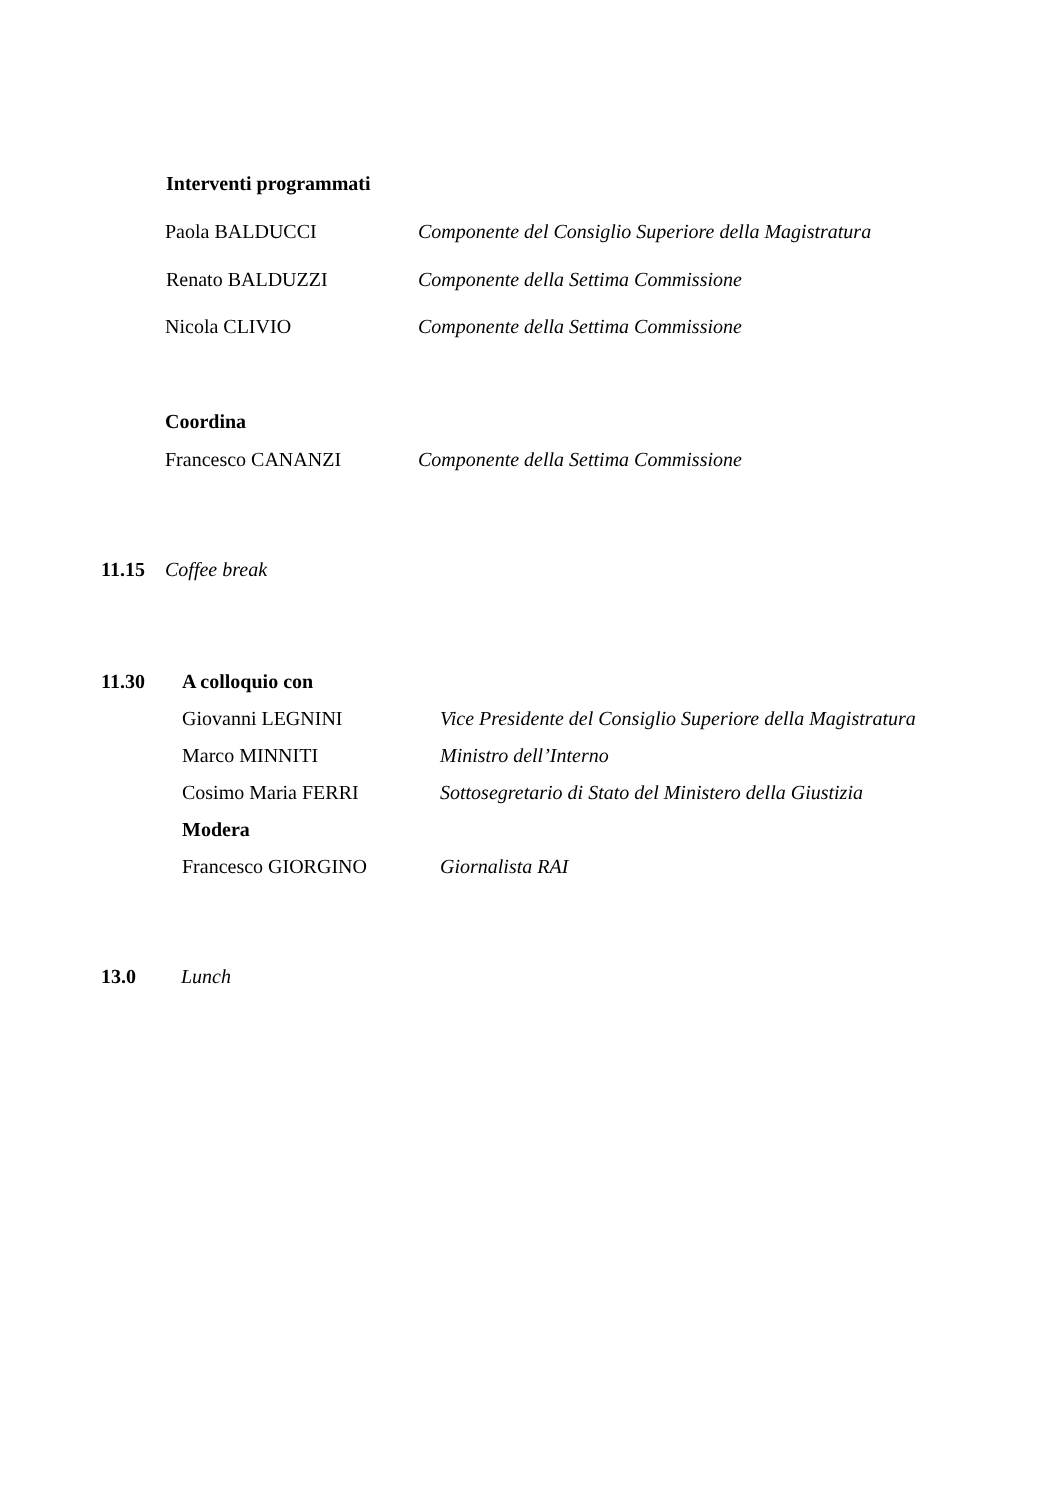Interventi programmati
Paola BALDUCCI Componente del Consiglio Superiore della Magistratura
Renato BALDUZZI Componente della Settima Commissione
Nicola CLIVIO Componente della Settima Commissione
Coordina
Francesco CANANZI Componente della Settima Commissione
11.15 Coffee break
11.30 A colloquio con
Giovanni LEGNINI Vice Presidente del Consiglio Superiore della Magistratura
Marco MINNITI Ministro dell’Interno
Cosimo Maria FERRI Sottosegretario di Stato del Ministero della Giustizia
Modera
Francesco GIORGINO Giornalista RAI
13.0 Lunch